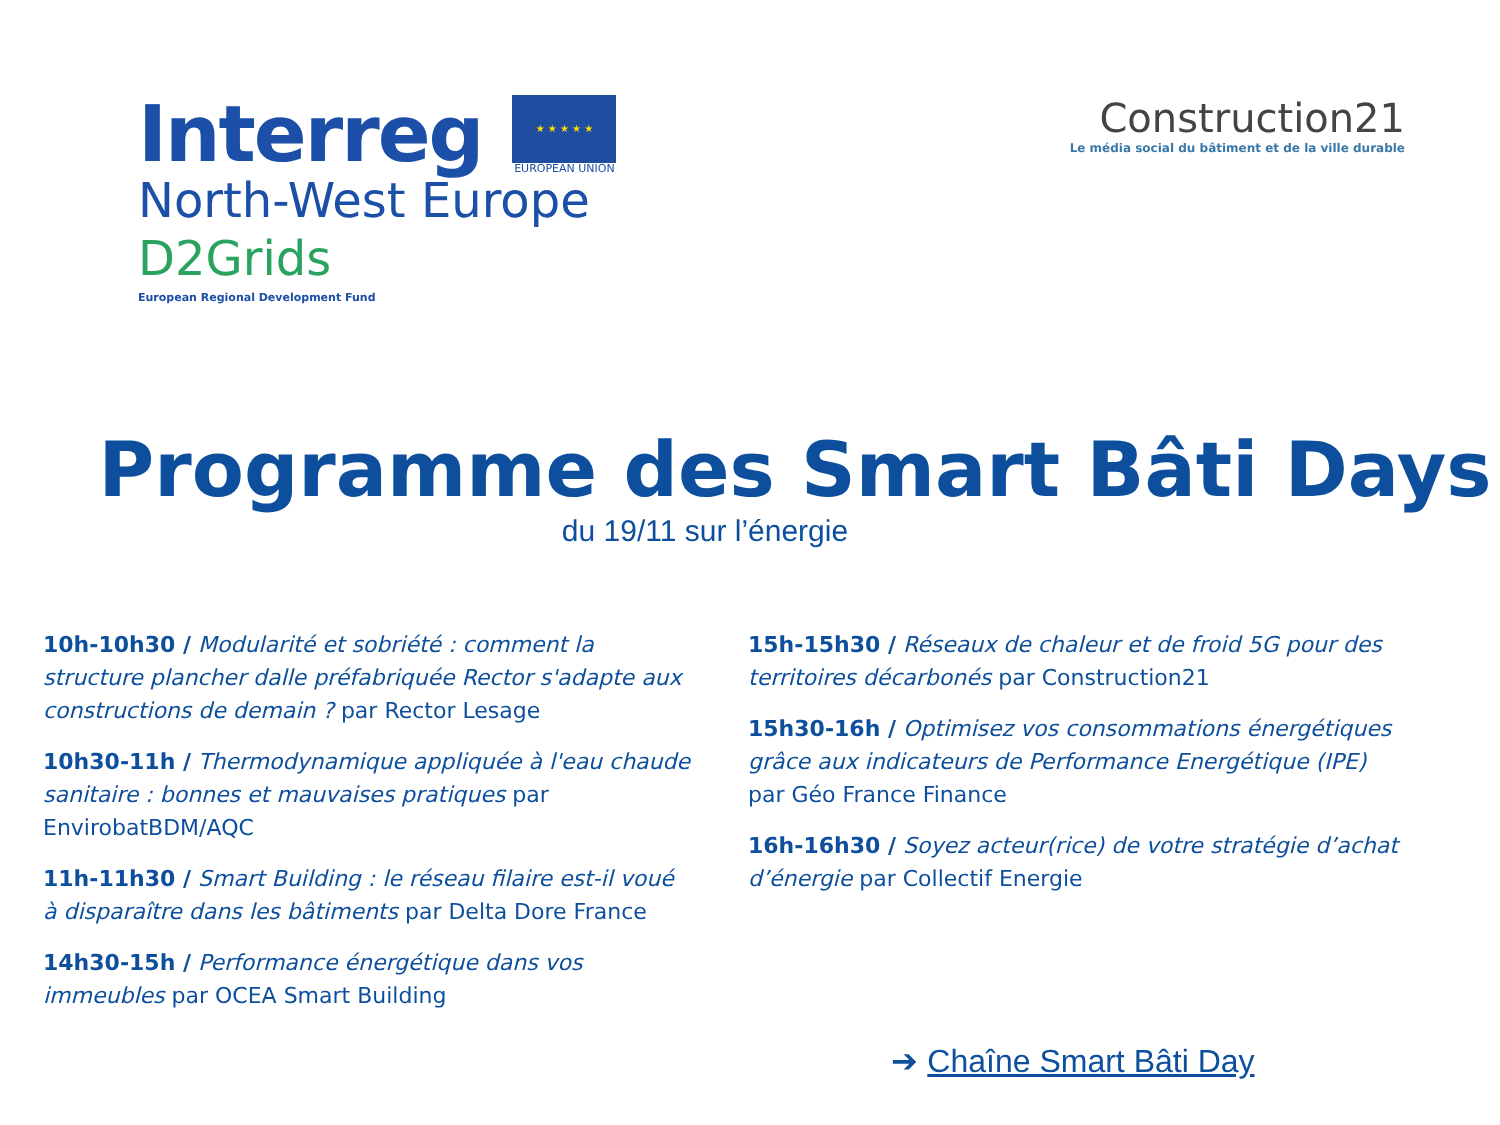Interreg
★ ★ ★ ★ ★
EUROPEAN UNION
North-West Europe
D2Grids
European Regional Development Fund
Construction21
Le média social du bâtiment et de la ville durable
Programme des Smart Bâti Days
du 19/11 sur l’énergie
10h-10h30 / Modularité et sobriété : comment la structure plancher dalle préfabriquée Rector s'adapte aux constructions de demain ? par Rector Lesage
10h30-11h / Thermodynamique appliquée à l'eau chaude sanitaire : bonnes et mauvaises pratiques par EnvirobatBDM/AQC
11h-11h30 / Smart Building : le réseau filaire est-il voué à disparaître dans les bâtiments par Delta Dore France
14h30-15h / Performance énergétique dans vos immeubles par OCEA Smart Building
15h-15h30 / Réseaux de chaleur et de froid 5G pour des territoires décarbonés par Construction21
15h30-16h / Optimisez vos consommations énergétiques grâce aux indicateurs de Performance Energétique (IPE) par Géo France Finance
16h-16h30 / Soyez acteur(rice) de votre stratégie d’achat d’énergie par Collectif Energie
➔ Chaîne Smart Bâti Day